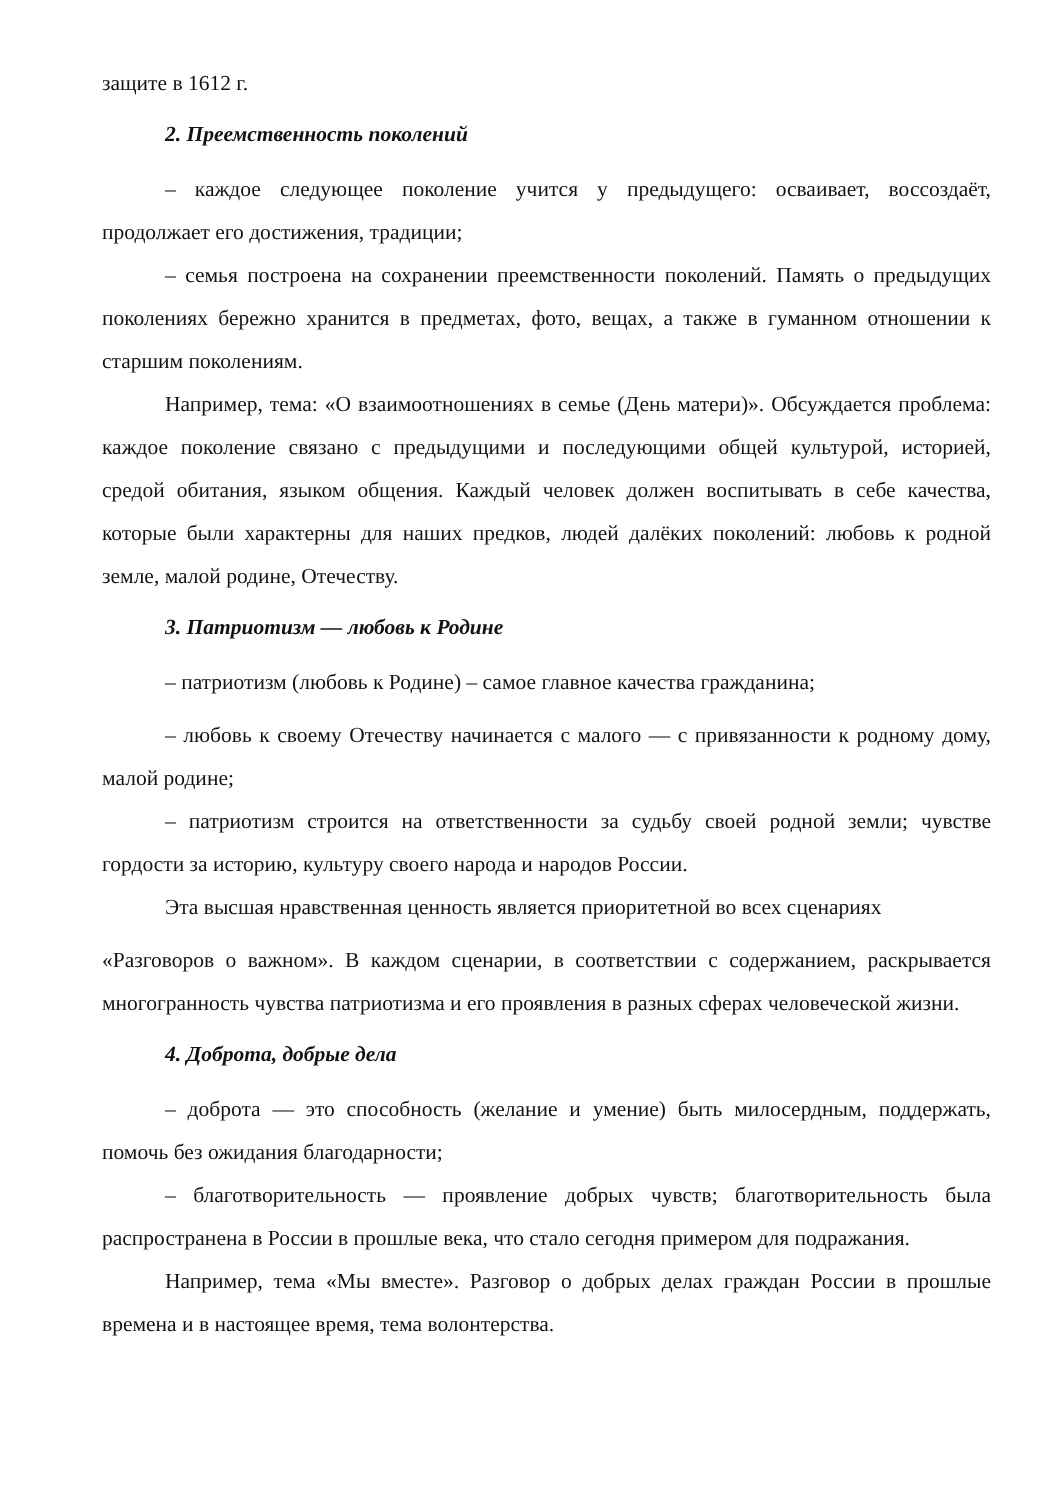защите в 1612 г.
2. Преемственность поколений
– каждое следующее поколение учится у предыдущего: осваивает, воссоздаёт, продолжает его достижения, традиции;
– семья построена на сохранении преемственности поколений. Память о предыдущих поколениях бережно хранится в предметах, фото, вещах, а также в гуманном отношении к старшим поколениям.
Например, тема: «О взаимоотношениях в семье (День матери)». Обсуждается проблема: каждое поколение связано с предыдущими и последующими общей культурой, историей, средой обитания, языком общения. Каждый человек должен воспитывать в себе качества, которые были характерны для наших предков, людей далёких поколений: любовь к родной земле, малой родине, Отечеству.
3. Патриотизм — любовь к Родине
– патриотизм (любовь к Родине) – самое главное качества гражданина;
– любовь к своему Отечеству начинается с малого — с привязанности к родному дому, малой родине;
– патриотизм строится на ответственности за судьбу своей родной земли; чувстве гордости за историю, культуру своего народа и народов России.
Эта высшая нравственная ценность является приоритетной во всех сценариях
«Разговоров о важном». В каждом сценарии, в соответствии с содержанием, раскрывается многогранность чувства патриотизма и его проявления в разных сферах человеческой жизни.
4. Доброта, добрые дела
– доброта — это способность (желание и умение) быть милосердным, поддержать, помочь без ожидания благодарности;
– благотворительность — проявление добрых чувств; благотворительность была распространена в России в прошлые века, что стало сегодня примером для подражания.
Например, тема «Мы вместе». Разговор о добрых делах граждан России в прошлые времена и в настоящее время, тема волонтерства.